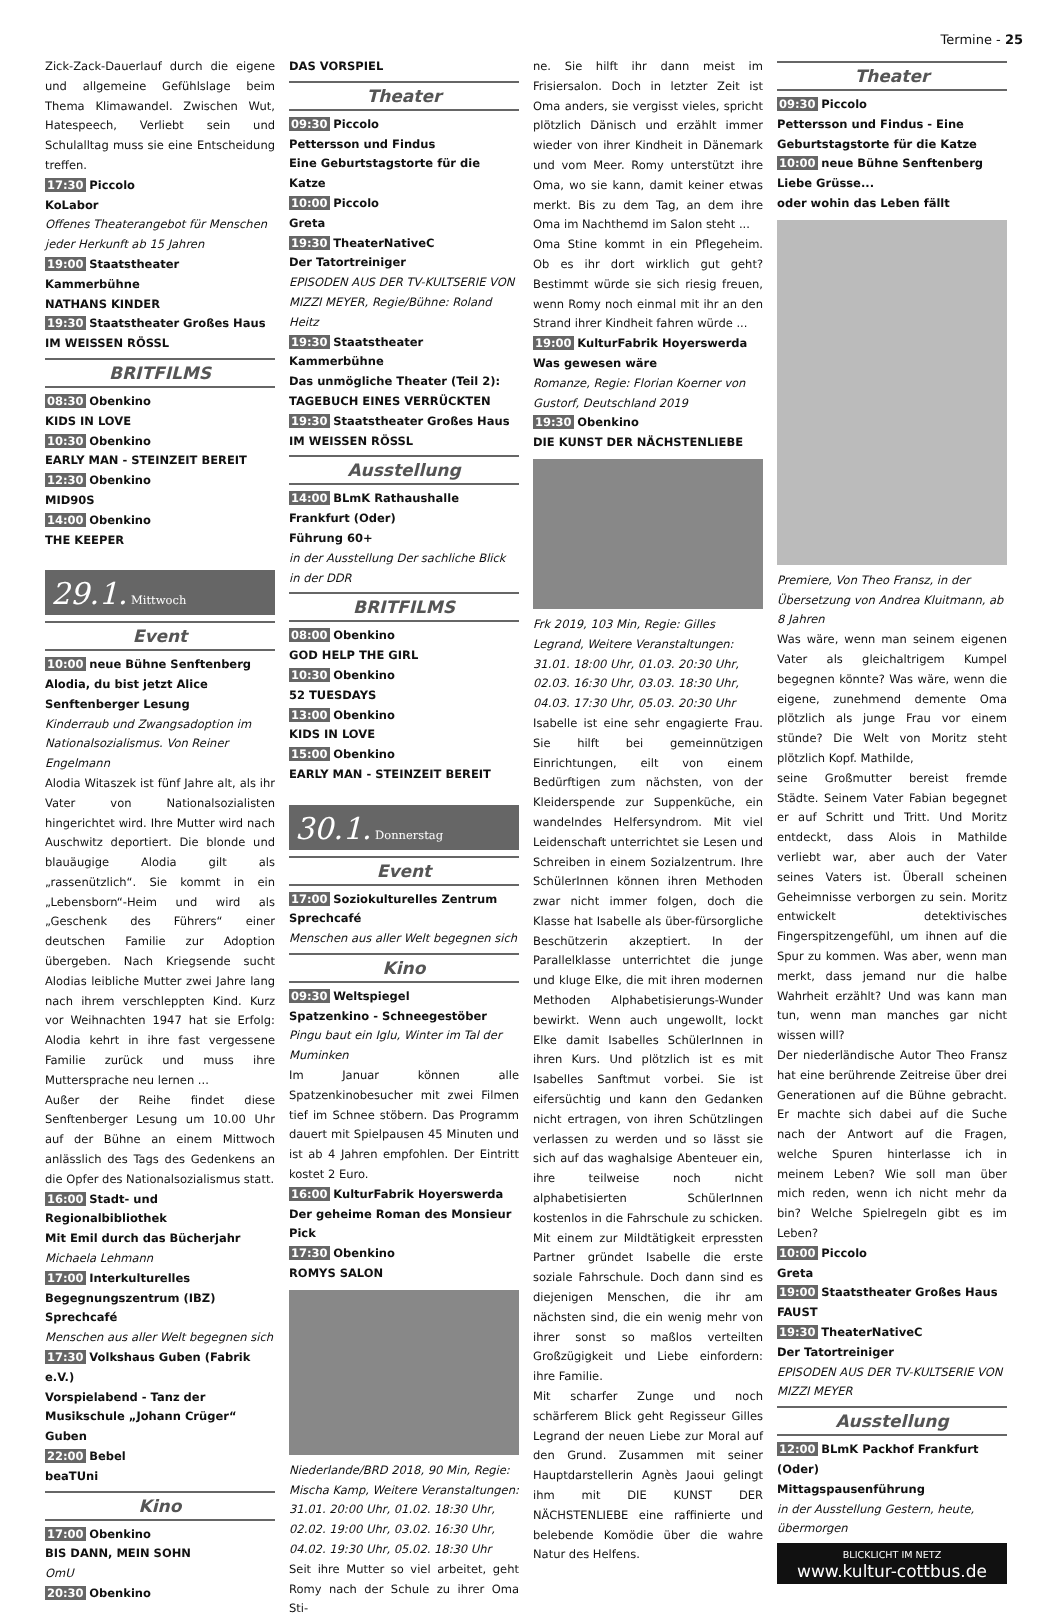Termine - 25
Zick-Zack-Dauerlauf durch die eigene und allgemeine Gefühlslage beim Thema Klimawandel. Zwischen Wut, Hatespeech, Verliebt sein und Schulalltag muss sie eine Entscheidung treffen.
17:30 Piccolo
KoLabor
Offenes Theaterangebot für Menschen jeder Herkunft ab 15 Jahren
19:00 Staatstheater Kammerbühne
NATHANS KINDER
19:30 Staatstheater Großes Haus
IM WEISSEN RÖSSL
BRITFILMS
08:30 Obenkino
KIDS IN LOVE
10:30 Obenkino
EARLY MAN - STEINZEIT BEREIT
12:30 Obenkino
MID90S
14:00 Obenkino
THE KEEPER
29.1. Mittwoch
Event
10:00 neue Bühne Senftenberg
Alodia, du bist jetzt Alice
Senftenberger Lesung
Kinderraub und Zwangsadoption im Nationalsozialismus. Von Reiner Engelmann
Alodia Witaszek ist fünf Jahre alt, als ihr Vater von Nationalsozialisten hingerichtet wird. Ihre Mutter wird nach Auschwitz deportiert. Die blonde und blauäugige Alodia gilt als „rassenützlich“. Sie kommt in ein „Lebensborn“-Heim und wird als „Geschenk des Führers“ einer deutschen Familie zur Adoption übergeben. Nach Kriegsende sucht Alodias leibliche Mutter zwei Jahre lang nach ihrem verschleppten Kind. Kurz vor Weihnachten 1947 hat sie Erfolg: Alodia kehrt in ihre fast vergessene Familie zurück und muss ihre Muttersprache neu lernen ...
Außer der Reihe findet diese Senftenberger Lesung um 10.00 Uhr auf der Bühne an einem Mittwoch anlässlich des Tags des Gedenkens an die Opfer des Nationalsozialismus statt.
16:00 Stadt- und Regionalbibliothek
Mit Emil durch das Bücherjahr
Michaela Lehmann
17:00 Interkulturelles Begegnungszentrum (IBZ)
Sprechcafé
Menschen aus aller Welt begegnen sich
17:30 Volkshaus Guben (Fabrik e.V.)
Vorspielabend - Tanz der Musikschule „Johann Crüger“ Guben
22:00 Bebel
beaTUni
Kino
17:00 Obenkino
BIS DANN, MEIN SOHN
OmU
20:30 Obenkino
DAS VORSPIEL
Theater
09:30 Piccolo
Pettersson und Findus
Eine Geburtstagstorte für die Katze
10:00 Piccolo
Greta
19:30 TheaterNativeC
Der Tatortreiniger
EPISODEN AUS DER TV-KULTSERIE VON MIZZI MEYER, Regie/Bühne: Roland Heitz
19:30 Staatstheater Kammerbühne
Das unmögliche Theater (Teil 2): TAGEBUCH EINES VERRÜCKTEN
19:30 Staatstheater Großes Haus
IM WEISSEN RÖSSL
Ausstellung
14:00 BLmK Rathaushalle Frankfurt (Oder)
Führung 60+
in der Ausstellung Der sachliche Blick in der DDR
BRITFILMS
08:00 Obenkino
GOD HELP THE GIRL
10:30 Obenkino
52 TUESDAYS
13:00 Obenkino
KIDS IN LOVE
15:00 Obenkino
EARLY MAN - STEINZEIT BEREIT
30.1. Donnerstag
Event
17:00 Soziokulturelles Zentrum
Sprechcafé
Menschen aus aller Welt begegnen sich
Kino
09:30 Weltspiegel
Spatzenkino - Schneegestöber
Pingu baut ein Iglu, Winter im Tal der Muminken
Im Januar können alle Spatzenkinobesucher mit zwei Filmen tief im Schnee stöbern. Das Programm dauert mit Spielpausen 45 Minuten und ist ab 4 Jahren empfohlen. Der Eintritt kostet 2 Euro.
16:00 KulturFabrik Hoyerswerda
Der geheime Roman des Monsieur Pick
17:30 Obenkino
ROMYS SALON
Niederlande/BRD 2018, 90 Min, Regie: Mischa Kamp, Weitere Veranstaltungen: 31.01. 20:00 Uhr, 01.02. 18:30 Uhr, 02.02. 19:00 Uhr, 03.02. 16:30 Uhr, 04.02. 19:30 Uhr, 05.02. 18:30 Uhr
Seit ihre Mutter so viel arbeitet, geht Romy nach der Schule zu ihrer Oma Sti-
ne. Sie hilft ihr dann meist im Frisiersalon. Doch in letzter Zeit ist Oma anders, sie vergisst vieles, spricht plötzlich Dänisch und erzählt immer wieder von ihrer Kindheit in Dänemark und vom Meer. Romy unterstützt ihre Oma, wo sie kann, damit keiner etwas merkt. Bis zu dem Tag, an dem ihre Oma im Nachthemd im Salon steht ...
Oma Stine kommt in ein Pflegeheim. Ob es ihr dort wirklich gut geht? Bestimmt würde sie sich riesig freuen, wenn Romy noch einmal mit ihr an den Strand ihrer Kindheit fahren würde ...
19:00 KulturFabrik Hoyerswerda
Was gewesen wäre
Romanze, Regie: Florian Koerner von Gustorf, Deutschland 2019
19:30 Obenkino
DIE KUNST DER NÄCHSTENLIEBE
Frk 2019, 103 Min, Regie: Gilles Legrand, Weitere Veranstaltungen: 31.01. 18:00 Uhr, 01.03. 20:30 Uhr, 02.03. 16:30 Uhr, 03.03. 18:30 Uhr, 04.03. 17:30 Uhr, 05.03. 20:30 Uhr
Isabelle ist eine sehr engagierte Frau. Sie hilft bei gemeinnützigen Einrichtungen, eilt von einem Bedürftigen zum nächsten, von der Kleiderspende zur Suppenküche, ein wandelndes Helfersyndrom. Mit viel Leidenschaft unterrichtet sie Lesen und Schreiben in einem Sozialzentrum. Ihre SchülerInnen können ihren Methoden zwar nicht immer folgen, doch die Klasse hat Isabelle als über-fürsorgliche Beschützerin akzeptiert. In der Parallelklasse unterrichtet die junge und kluge Elke, die mit ihren modernen Methoden Alphabetisierungs-Wunder bewirkt. Wenn auch ungewollt, lockt Elke damit Isabelles SchülerInnen in ihren Kurs. Und plötzlich ist es mit Isabelles Sanftmut vorbei. Sie ist eifersüchtig und kann den Gedanken nicht ertragen, von ihren Schützlingen verlassen zu werden und so lässt sie sich auf das waghalsige Abenteuer ein, ihre teilweise noch nicht alphabetisierten SchülerInnen kostenlos in die Fahrschule zu schicken. Mit einem zur Mildtätigkeit erpressten Partner gründet Isabelle die erste soziale Fahrschule. Doch dann sind es diejenigen Menschen, die ihr am nächsten sind, die ein wenig mehr von ihrer sonst so maßlos verteilten Großzügigkeit und Liebe einfordern: ihre Familie.
Mit scharfer Zunge und noch schärferem Blick geht Regisseur Gilles Legrand der neuen Liebe zur Moral auf den Grund. Zusammen mit seiner Hauptdarstellerin Agnès Jaoui gelingt ihm mit DIE KUNST DER NÄCHSTENLIEBE eine raffinierte und belebende Komödie über die wahre Natur des Helfens.
Theater
09:30 Piccolo
Pettersson und Findus - Eine Geburtstagstorte für die Katze
10:00 neue Bühne Senftenberg
Liebe Grüsse...
oder wohin das Leben fällt
Premiere, Von Theo Fransz, in der Übersetzung von Andrea Kluitmann, ab 8 Jahren
Was wäre, wenn man seinem eigenen Vater als gleichaltrigem Kumpel begegnen könnte? Was wäre, wenn die eigene, zunehmend demente Oma plötzlich als junge Frau vor einem stünde? Die Welt von Moritz steht plötzlich Kopf. Mathilde,
seine Großmutter bereist fremde Städte. Seinem Vater Fabian begegnet er auf Schritt und Tritt. Und Moritz entdeckt, dass Alois in Mathilde verliebt war, aber auch der Vater seines Vaters ist. Überall scheinen Geheimnisse verborgen zu sein. Moritz entwickelt detektivisches Fingerspitzengefühl, um ihnen auf die Spur zu kommen. Was aber, wenn man merkt, dass jemand nur die halbe Wahrheit erzählt? Und was kann man tun, wenn man manches gar nicht wissen will?
Der niederländische Autor Theo Fransz hat eine berührende Zeitreise über drei Generationen auf die Bühne gebracht. Er machte sich dabei auf die Suche nach der Antwort auf die Fragen, welche Spuren hinterlasse ich in meinem Leben? Wie soll man über mich reden, wenn ich nicht mehr da bin? Welche Spielregeln gibt es im Leben?
10:00 Piccolo
Greta
19:00 Staatstheater Großes Haus
FAUST
19:30 TheaterNativeC
Der Tatortreiniger
EPISODEN AUS DER TV-KULTSERIE VON MIZZI MEYER
Ausstellung
12:00 BLmK Packhof Frankfurt (Oder)
Mittagspausenführung
in der Ausstellung Gestern, heute, übermorgen
BLICKLICHT IM NETZ
www.kultur-cottbus.de